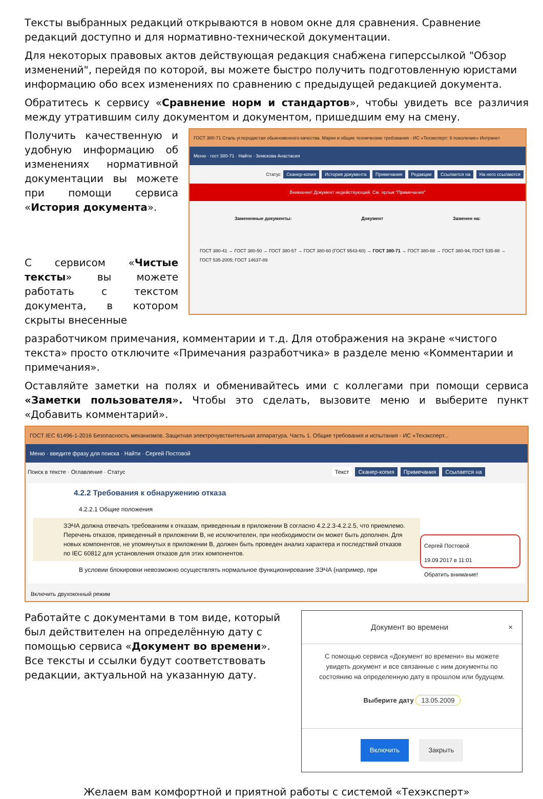Тексты выбранных редакций открываются в новом окне для сравнения. Сравнение редакций доступно и для нормативно-технической документации.
Для некоторых правовых актов действующая редакция снабжена гиперссылкой "Обзор изменений", перейдя по которой, вы можете быстро получить подготовленную юристами информацию обо всех изменениях по сравнению с предыдущей редакцией документа.
Обратитесь к сервису «Сравнение норм и стандартов», чтобы увидеть все различия между утратившим силу документом и документом, пришедшим ему на смену.
Получить качественную и удобную информацию об изменениях нормативной документации вы можете при помощи сервиса «История документа».
С сервисом «Чистые тексты» вы можете работать с текстом документа, в котором скрыты внесенные
ГОСТ 380-71 Сталь углеродистая обыкновенного качества. Марки и общие технические требования - ИС «Техэксперт: 6 поколение» Интранет
Меню · гост 380-71 · Найти · Земскова Анастасия
Статус Сканер-копия История документа Примечания Редакции Ссылается на На него ссылаются
Внимание! Документ недействующий. См. ярлык "Примечания"
Замененные документы: Документ Заменен на:
ГОСТ 380-41 → ГОСТ 380-50 → ГОСТ 380-57 → ГОСТ 380-60 (ГОСТ 9543-60) → ГОСТ 380-71 → ГОСТ 380-88 → ГОСТ 380-94; ГОСТ 535-88 → ГОСТ 535-2005; ГОСТ 14637-89
разработчиком примечания, комментарии и т.д. Для отображения на экране «чистого текста» просто отключите «Примечания разработчика» в разделе меню «Комментарии и примечания».
Оставляйте заметки на полях и обменивайтесь ими с коллегами при помощи сервиса «Заметки пользователя». Чтобы это сделать, вызовите меню и выберите пункт «Добавить комментарий».
ГОСТ IEC 61496-1-2016 Безопасность механизмов. Защитная электрочувствительная аппаратура. Часть 1. Общие требования и испытания - ИС «Техэксперт...
Меню · введите фразу для поиска · Найти · Сергей Постовой
Поиск в тексте · Оглавление · Статус Текст Сканер-копия Примечания Ссылается на
4.2.2 Требования к обнаружению отказа
4.2.2.1 Общие положения
ЗЭЧА должна отвечать требованиям к отказам, приведенным в приложении B согласно 4.2.2.3-4.2.2.5, что приемлемо. Перечень отказов, приведенный в приложении B, не исключителен, при необходимости он может быть дополнен. Для новых компонентов, не упомянутых в приложении B, должен быть проведен анализ характера и последствий отказов по IEC 60812 для установления отказов для этих компонентов.
В условии блокировки невозможно осуществлять нормальное функционирование ЗЭЧА (например, при
Сергей Постовой
19.09.2017 в 11:01
Обратить внимание!
Включить двухоконный режим
Работайте с документами в том виде, который был действителен на определённую дату с помощью сервиса «Документ во времени». Все тексты и ссылки будут соответствовать редакции, актуальной на указанную дату.
Документ во времени ×
С помощью сервиса «Документ во времени» вы можете увидеть документ и все связанные с ним документы по состоянию на определенную дату в прошлом или будущем.
Выберите дату 13.05.2009
Включить Закрыть
Желаем вам комфортной и приятной работы с системой «Техэксперт»